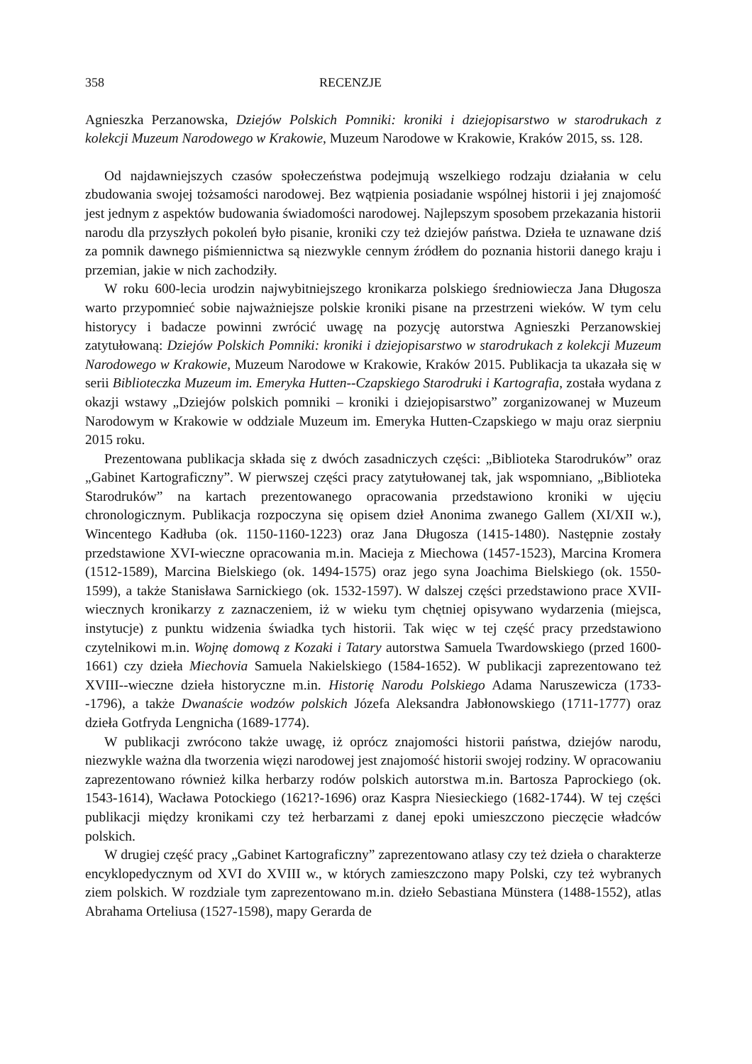358 RECENZJE
Agnieszka Perzanowska, Dziejów Polskich Pomniki: kroniki i dziejopisarstwo w staro­drukach z kolekcji Muzeum Narodowego w Krakowie, Muzeum Narodowe w Krakowie, Kraków 2015, ss. 128.
Od najdawniejszych czasów społeczeństwa podejmują wszelkiego rodzaju działania w celu zbudowania swojej tożsamości narodowej. Bez wątpienia posiadanie wspólnej historii i jej znajomość jest jednym z aspektów budowania świadomości narodowej. Najlepszym sposobem przekazania historii narodu dla przyszłych pokoleń było pisanie, kroniki czy też dziejów państwa. Dzieła te uznawane dziś za pomnik dawnego piśmiennictwa są niezwykle cennym źródłem do poznania historii danego kraju i przemian, jakie w nich zachodziły.
W roku 600-lecia urodzin najwybitniejszego kronikarza polskiego średniowiecza Jana Długosza warto przypomnieć sobie najważniejsze polskie kroniki pisane na przestrzeni wie­ków. W tym celu historycy i badacze powinni zwrócić uwagę na pozycję autorstwa Agnieszki Perzanowskiej zatytułowaną: Dziejów Polskich Pomniki: kroniki i dziejopisarstwo w sta­rodrukach z kolekcji Muzeum Narodowego w Krakowie, Muzeum Narodowe w Krakowie, Kraków 2015. Publikacja ta ukazała się w serii Biblioteczka Muzeum im. Emeryka Hutten--Czapskiego Starodruki i Kartografia, została wydana z okazji wstawy „Dziejów polskich pomniki – kroniki i dziejopisarstwo” zorganizowanej w Muzeum Narodowym w Krakowie w oddziale Muzeum im. Emeryka Hutten-Czapskiego w maju oraz sierpniu 2015 roku.
Prezentowana publikacja składa się z dwóch zasadniczych części: „Biblioteka Staro­druków” oraz „Gabinet Kartograficzny”. W pierwszej części pracy zatytułowanej tak, jak wspomniano, „Biblioteka Starodruków” na kartach prezentowanego opracowania przedsta­wiono kroniki w ujęciu chronologicznym. Publikacja rozpoczyna się opisem dzieł Anonima zwanego Gallem (XI/XII w.), Wincentego Kadłuba (ok. 1150-1160-1223) oraz Jana Długosza (1415-1480). Następnie zostały przedstawione XVI-wieczne opracowania m.in. Macieja z Miechowa (1457-1523), Marcina Kromera (1512-1589), Marcina Bielskiego (ok. 1494-1575) oraz jego syna Joachima Bielskiego (ok. 1550-1599), a także Stanisława Sarnickiego (ok. 1532-1597). W dalszej części przedstawiono prace XVII-wiecznych kronikarzy z zaznaczeniem, iż w wieku tym chętniej opisywano wydarzenia (miejsca, instytucje) z punktu widzenia świadka tych historii. Tak więc w tej część pracy przedstawiono czytelnikowi m.in. Wojnę domową z Kozaki i Tatary autorstwa Samuela Twardowskiego (przed 1600-1661) czy dzieła Miechovia Samuela Nakielskiego (1584-1652). W publikacji zaprezentowano też XVIII--wieczne dzieła historyczne m.in. Historię Narodu Polskiego Adama Naruszewicza (1733--1796), a także Dwanaście wodzów polskich Józefa Aleksandra Jabłonowskiego (1711-1777) oraz dzieła Gotfryda Lengnicha (1689-1774).
W publikacji zwrócono także uwagę, iż oprócz znajomości historii państwa, dziejów narodu, niezwykle ważna dla tworzenia więzi narodowej jest znajomość historii swojej rodziny. W opracowaniu zaprezentowano również kilka herbarzy rodów polskich autorstwa m.in. Bartosza Paprockiego (ok. 1543-1614), Wacława Potockiego (1621?-1696) oraz Kaspra Niesieckiego (1682-1744). W tej części publikacji między kronikami czy też herbarzami z danej epoki umieszczono pieczęcie władców polskich.
W drugiej część pracy „Gabinet Kartograficzny” zaprezentowano atlasy czy też dzieła o charakterze encyklopedycznym od XVI do XVIII w., w których zamieszczono mapy Polski, czy też wybranych ziem polskich. W rozdziale tym zaprezentowano m.in. dzieło Sebastiana Münstera (1488-1552), atlas Abrahama Orteliusa (1527-1598), mapy Gerarda de